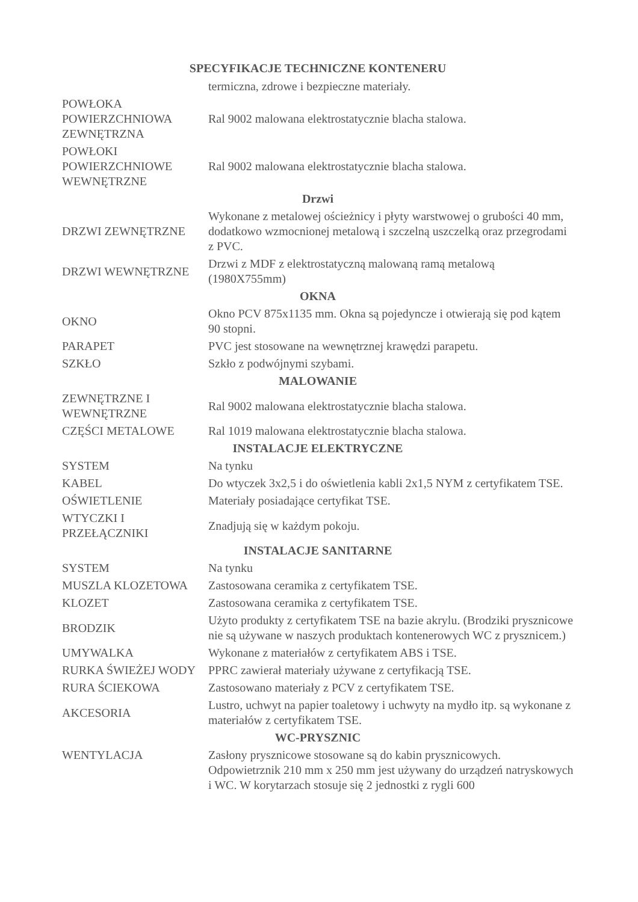SPECYFIKACJE TECHNICZNE KONTENERU
| | termiczna, zdrowe i bezpieczne materiały. |
| POWŁOKA POWIERZCHNIOWA ZEWNĘTRZNA | Ral 9002 malowana elektrostatycznie blacha stalowa. |
| POWŁOKI POWIERZCHNIOWE WEWNĘTRZNE | Ral 9002 malowana elektrostatycznie blacha stalowa. |
| Drzwi | |
| DRZWI ZEWNĘTRZNE | Wykonane z metalowej ościeżnicy i płyty warstwowej o grubości 40 mm, dodatkowo wzmocnionej metalową i szczelną uszczelką oraz przegrodami z PVC. |
| DRZWI WEWNĘTRZNE | Drzwi z MDF z elektrostatyczną malowaną ramą metalową (1980X755mm) |
| OKNA | |
| OKNO | Okno PCV 875x1135 mm. Okna są pojedyncze i otwierają się pod kątem 90 stopni. |
| PARAPET | PVC jest stosowane na wewnętrznej krawędzi parapetu. |
| SZKŁO | Szkło z podwójnymi szybami. |
| MALOWANIE | |
| ZEWNĘTRZNE I WEWNĘTRZNE | Ral 9002 malowana elektrostatycznie blacha stalowa. |
| CZĘŚCI METALOWE | Ral 1019 malowana elektrostatycznie blacha stalowa. |
| INSTALACJE ELEKTRYCZNE | |
| SYSTEM | Na tynku |
| KABEL | Do wtyczek 3x2,5 i do oświetlenia kabli 2x1,5 NYM z certyfikatem TSE. |
| OŚWIETLENIE | Materiały posiadające certyfikat TSE. |
| WTYCZKI I PRZEŁĄCZNIKI | Znadjują się w każdym pokoju. |
| INSTALACJE SANITARNE | |
| SYSTEM | Na tynku |
| MUSZLA KLOZETOWA | Zastosowana ceramika z certyfikatem TSE. |
| KLOZET | Zastosowana ceramika z certyfikatem TSE. |
| BRODZIK | Użyto produkty z certyfikatem TSE na bazie akrylu. (Brodziki prysznicowe nie są używane w naszych produktach kontenerowych WC z prysznicem.) |
| UMYWALKA | Wykonane z materiałów z certyfikatem ABS i TSE. |
| RURKA ŚWIEŻEJ WODY | PPRC zawierał materiały używane z certyfikacją TSE. |
| RURA ŚCIEKOWA | Zastosowano materiały z PCV z certyfikatem TSE. |
| AKCESORIA | Lustro, uchwyt na papier toaletowy i uchwyty na mydło itp. są wykonane z materiałów z certyfikatem TSE. |
| WC-PRYSZNIC | |
| WENTYLACJA | Zasłony prysznicowe stosowane są do kabin prysznicowych. Odpowietrznik 210 mm x 250 mm jest używany do urządzeń natryskowych i WC. W korytarzach stosuje się 2 jednostki z rygli 600 |